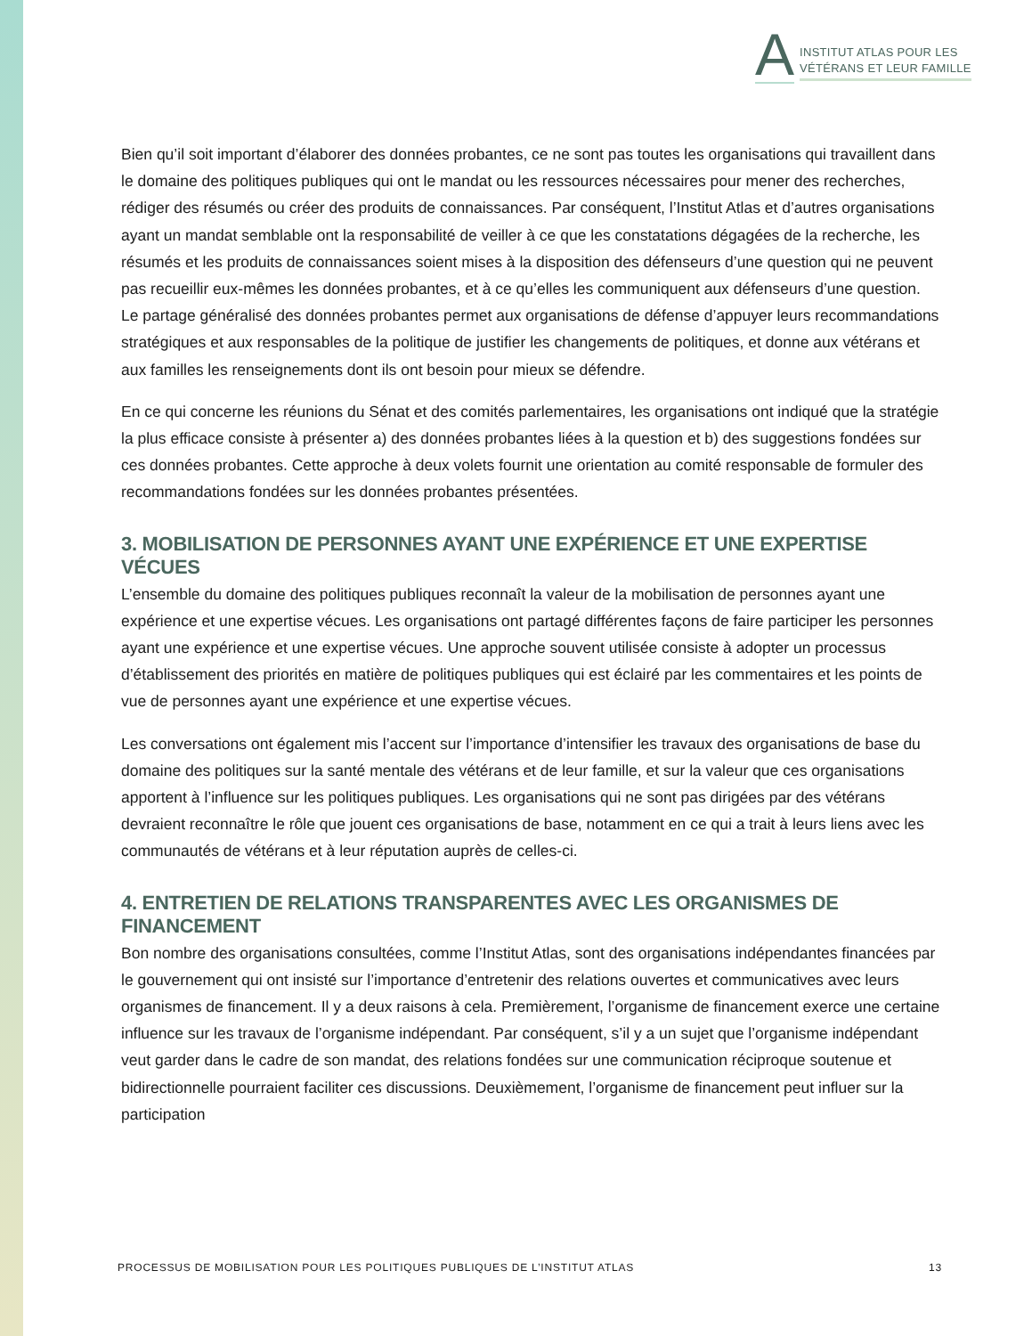A
INSTITUT ATLAS POUR LES
VÉTÉRANS ET LEUR FAMILLE
Bien qu’il soit important d’élaborer des données probantes, ce ne sont pas toutes les organisations qui travaillent dans le domaine des politiques publiques qui ont le mandat ou les ressources nécessaires pour mener des recherches, rédiger des résumés ou créer des produits de connaissances. Par conséquent, l’Institut Atlas et d’autres organisations ayant un mandat semblable ont la responsabilité de veiller à ce que les constatations dégagées de la recherche, les résumés et les produits de connaissances soient mises à la disposition des défenseurs d’une question qui ne peuvent pas recueillir eux-mêmes les données probantes, et à ce qu’elles les communiquent aux défenseurs d’une question. Le partage généralisé des données probantes permet aux organisations de défense d’appuyer leurs recommandations stratégiques et aux responsables de la politique de justifier les changements de politiques, et donne aux vétérans et aux familles les renseignements dont ils ont besoin pour mieux se défendre.
En ce qui concerne les réunions du Sénat et des comités parlementaires, les organisations ont indiqué que la stratégie la plus efficace consiste à présenter a) des données probantes liées à la question et b) des suggestions fondées sur ces données probantes. Cette approche à deux volets fournit une orientation au comité responsable de formuler des recommandations fondées sur les données probantes présentées.
3. MOBILISATION DE PERSONNES AYANT UNE EXPÉRIENCE ET UNE EXPERTISE VÉCUES
L’ensemble du domaine des politiques publiques reconnaît la valeur de la mobilisation de personnes ayant une expérience et une expertise vécues. Les organisations ont partagé différentes façons de faire participer les personnes ayant une expérience et une expertise vécues. Une approche souvent utilisée consiste à adopter un processus d’établissement des priorités en matière de politiques publiques qui est éclairé par les commentaires et les points de vue de personnes ayant une expérience et une expertise vécues.
Les conversations ont également mis l’accent sur l’importance d’intensifier les travaux des organisations de base du domaine des politiques sur la santé mentale des vétérans et de leur famille, et sur la valeur que ces organisations apportent à l’influence sur les politiques publiques. Les organisations qui ne sont pas dirigées par des vétérans devraient reconnaître le rôle que jouent ces organisations de base, notamment en ce qui a trait à leurs liens avec les communautés de vétérans et à leur réputation auprès de celles-ci.
4. ENTRETIEN DE RELATIONS TRANSPARENTES AVEC LES ORGANISMES DE FINANCEMENT
Bon nombre des organisations consultées, comme l’Institut Atlas, sont des organisations indépendantes financées par le gouvernement qui ont insisté sur l’importance d’entretenir des relations ouvertes et communicatives avec leurs organismes de financement. Il y a deux raisons à cela. Premièrement, l’organisme de financement exerce une certaine influence sur les travaux de l’organisme indépendant. Par conséquent, s’il y a un sujet que l’organisme indépendant veut garder dans le cadre de son mandat, des relations fondées sur une communication réciproque soutenue et bidirectionnelle pourraient faciliter ces discussions. Deuxièmement, l’organisme de financement peut influer sur la participation
PROCESSUS DE MOBILISATION POUR LES POLITIQUES PUBLIQUES DE L’INSTITUT ATLAS 13